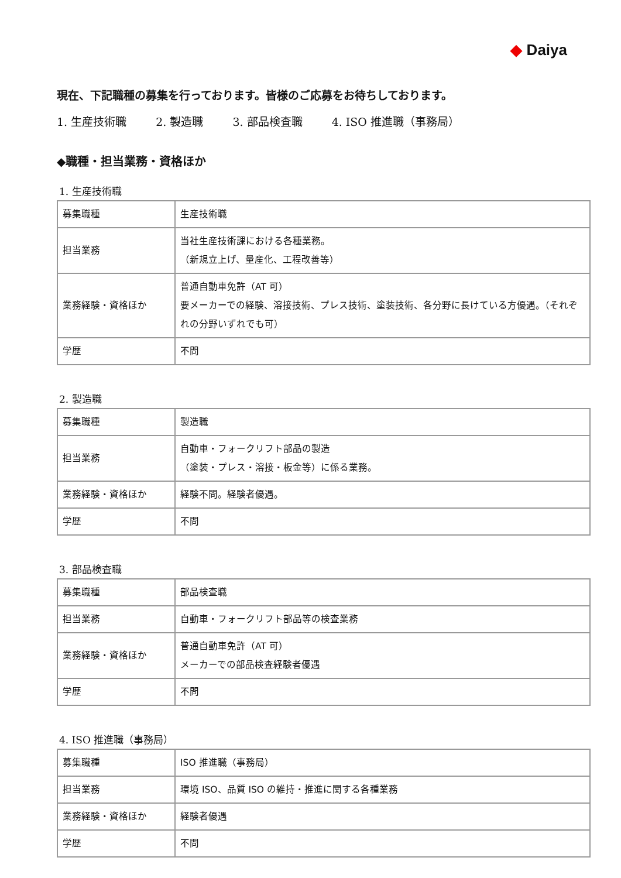◆ Daiya
現在、下記職種の募集を行っております。皆様のご応募をお待ちしております。
1. 生産技術職 2. 製造職 3. 部品検査職 4. ISO 推進職（事務局）
◆職種・担当業務・資格ほか
1. 生産技術職
| 募集職種 | 生産技術職 |
| 担当業務 | 当社生産技術課における各種業務。 （新規立上げ、量産化、工程改善等） |
| 業務経験・資格ほか | 普通自動車免許（AT 可） 要メーカーでの経験、溶接技術、プレス技術、塗装技術、各分野に長けている方優遇。（それぞれの分野いずれでも可） |
| 学歴 | 不問 |
2. 製造職
| 募集職種 | 製造職 |
| 担当業務 | 自動車・フォークリフト部品の製造 （塗装・プレス・溶接・板金等）に係る業務。 |
| 業務経験・資格ほか | 経験不問。経験者優遇。 |
| 学歴 | 不問 |
3. 部品検査職
| 募集職種 | 部品検査職 |
| 担当業務 | 自動車・フォークリフト部品等の検査業務 |
| 業務経験・資格ほか | 普通自動車免許（AT 可） メーカーでの部品検査経験者優遇 |
| 学歴 | 不問 |
4. ISO 推進職（事務局）
| 募集職種 | ISO 推進職（事務局） |
| 担当業務 | 環境 ISO、品質 ISO の維持・推進に関する各種業務 |
| 業務経験・資格ほか | 経験者優遇 |
| 学歴 | 不問 |